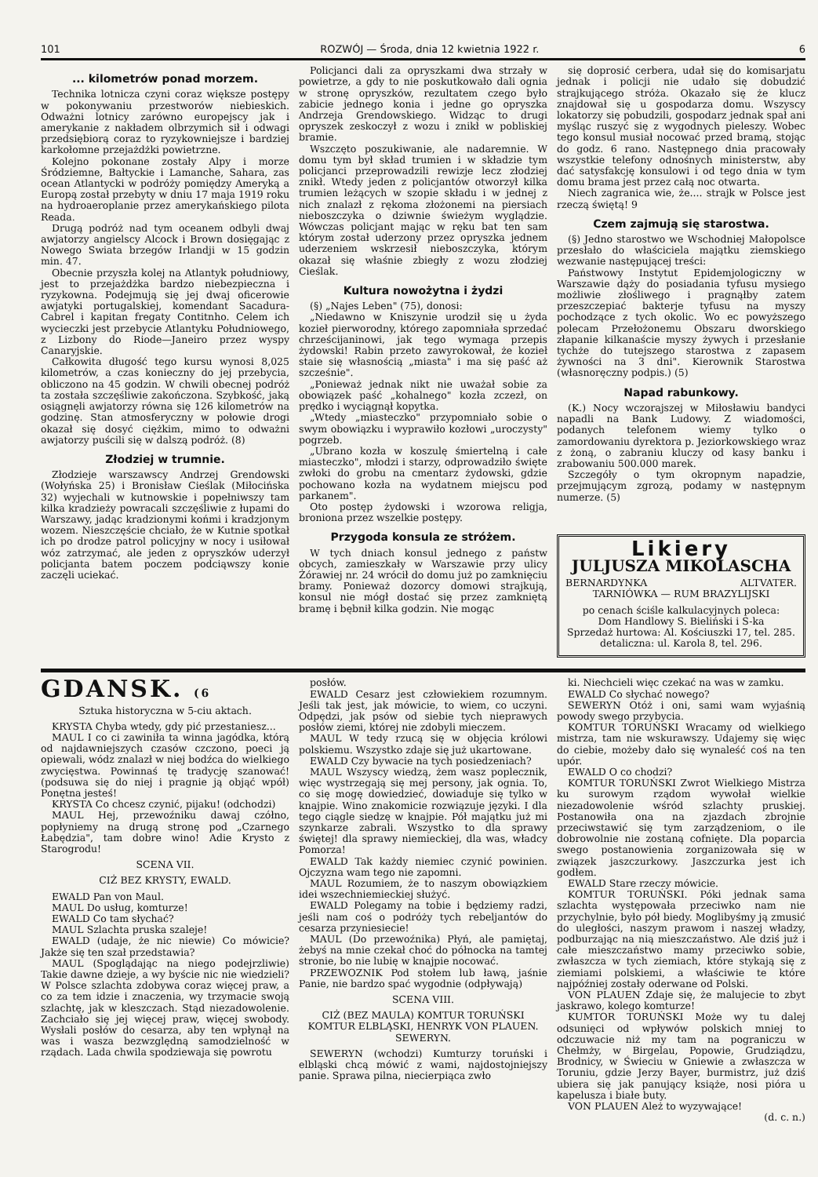101 ROZWÓJ — Środa, dnia 12 kwietnia 1922 r. 6
... kilometrów ponad morzem.
Technika lotnicza czyni coraz większe postępy w pokonywaniu przestworów niebieskich. Odważni lotnicy zarówno europejscy jak i amerykanie z nakładem olbrzymich sił i odwagi przedsiębiorą coraz to ryzykowniejsze i bardziej karkołomne przejażdżki powietrzne.
Kolejno pokonane zostały Alpy i morze Śródziemne, Bałtyckie i Lamanche, Sahara, zas ocean Atlantycki w podróży pomiędzy Ameryką a Europą został przebyty w dniu 17 maja 1919 roku na hydroaeroplanie przez amerykańskiego pilota Reada.
Drugą podróż nad tym oceanem odbyli dwaj awjatorzy angielscy Alcock i Brown dosięgając z Nowego Swiata brzegów Irlandji w 15 godzin min. 47.
Obecnie przyszła kolej na Atlantyk południowy, jest to przejażdżka bardzo niebezpieczna i ryzykowna. Podejmują się jej dwaj oficerowie awjatyki portugalskiej, komendant Sacadura-Cabrel i kapitan fregaty Contitnho. Celem ich wycieczki jest przebycie Atlantyku Południowego, z Lizbony do Riode—Janeiro przez wyspy Canaryjskie.
Całkowita długość tego kursu wynosi 8,025 kilometrów, a czas konieczny do jej przebycia, obliczono na 45 godzin. W chwili obecnej podróż ta została szczęśliwie zakończona. Szybkość, jaką osiągnęli awjatorzy równa się 126 kilometrów na godzinę. Stan atmosferyczny w połowie drogi okazał się dosyć ciężkim, mimo to odważni awjatorzy puścili się w dalszą podróż. (8)
Złodziej w trumnie.
Złodzieje warszawscy Andrzej Grendowski (Wołyńska 25) i Bronisław Cieślak (Miłocińska 32) wyjechali w kutnowskie i popełniwszy tam kilka kradzieży powracali szczęśliwie z łupami do Warszawy, jadąc kradzionymi końmi i kradzjonym wozem. Nieszczęście chciało, że w Kutnie spotkał ich po drodze patrol policyjny w nocy i usiłował wóz zatrzymać, ale jeden z opryszków uderzył policjanta batem poczem podciąwszy konie zaczęli uciekać.
Policjanci dali za opryszkami dwa strzały w powietrze, a gdy to nie poskutkowało dali ognia w stronę opryszków, rezultatem czego było zabicie jednego konia i jedne go opryszka Andrzeja Grendowskiego. Widząc to drugi opryszek zeskoczył z wozu i znikł w pobliskiej bramie.
Wszczęto poszukiwanie, ale nadaremnie. W domu tym był skład trumien i w składzie tym policjanci przeprowadzili rewizje lecz złodziej znikł. Wtedy jeden z policjantów otworzył kilka trumien leżących w szopie składu i w jednej z nich znalazł z rękoma złożonemi na piersiach nieboszczyka o dziwnie świeżym wyglądzie. Wówczas policjant mając w ręku bat ten sam którym został uderzony przez opryszka jednem uderzeniem wskrzesił nieboszczyka, którym okazał się właśnie zbiegły z wozu złodziej Cieślak.
Kultura nowożytna i żydzi
(§) „Najes Leben" (75), donosi:
„Niedawno w Kniszynie urodził się u żyda kozieł pierworodny, którego zapomniała sprzedać chrześcijaninowi, jak tego wymaga przepis żydowski! Rabin przeto zawyrokował, że kozieł staie się własnością „miasta" i ma się paść aż szcześnie".
„Ponieważ jednak nikt nie uważał sobie za obowiązek paść „kohalnego" kozła zczezł, on prędko i wyciągnął kopytka.
„Wtedy „miasteczko" przypomniało sobie o swym obowiązku i wyprawiło kozłowi „uroczysty" pogrzeb.
„Ubrano kozła w koszulę śmiertelną i całe miasteczko", młodzi i starzy, odprowadziło święte zwłoki do grobu na cmentarz żydowski, gdzie pochowano kozła na wydatnem miejscu pod parkanem".
Oto postęp żydowski i wzorowa religja, broniona przez wszelkie postępy.
Przygoda konsula ze stróżem.
W tych dniach konsul jednego z państw obcych, zamieszkały w Warszawie przy ulicy Żórawiej nr. 24 wrócił do domu już po zamknięciu bramy. Ponieważ dozorcy domowi strajkują, konsul nie mógł dostać się przez zamkniętą bramę i bębnił kilka godzin. Nie mogąc
się doprosić cerbera, udał się do komisarjatu jednak i policji nie udało się dobudzić strajkującego stróża. Okazało się że klucz znajdował się u gospodarza domu. Wszyscy lokatorzy się pobudzili, gospodarz jednak spał ani myśląc ruszyć się z wygodnych pieleszy. Wobec tego konsul musiał nocować przed bramą, stojąc do godz. 6 rano. Następnego dnia pracowały wszystkie telefony odnośnych ministerstw, aby dać satysfakcję konsulowi i od tego dnia w tym domu brama jest przez całą noc otwarta.
Niech zagranica wie, że.... strajk w Polsce jest rzeczą świętą! 9
Czem zajmują się starostwa.
(§) Jedno starostwo we Wschodniej Małopolsce przesłało do właściciela majątku ziemskiego wezwanie następującej treści:
Państwowy Instytut Epidemjologiczny w Warszawie dąży do posiadania tyfusu mysiego możliwie złośliwego i pragnąłby zatem przeszczepiać bakterje tyfusu na myszy pochodzące z tych okolic. Wo ec powyższego polecam Przełożonemu Obszaru dworskiego złapanie kilkanaście myszy żywych i przesłanie tychże do tutejszego starostwa z zapasem żywności na 3 dni". Kierownik Starostwa (własnoręczny podpis.) (5)
Napad rabunkowy.
(K.) Nocy wczorajszej w Miłosławiu bandyci napadli na Bank Ludowy. Z wiadomości, podanych telefonem wiemy tylko o zamordowaniu dyrektora p. Jeziorkowskiego wraz z żoną, o zabraniu kluczy od kasy banku i zrabowaniu 500.000 marek.
Szczegóły o tym okropnym napadzie, przejmującym zgrozą, podamy w następnym numerze. (5)
Likiery
JULJUSZA MIKOLASCHA
BERNARDYNKA ALTVATER.
TARNIÓWKA — RUM BRAZYLIJSKI
po cenach ściśle kalkulacyjnych poleca:
Dom Handlowy S. Bieliński i S-ka
Sprzedaż hurtowa: Al. Kościuszki 17, tel. 285.
detaliczna: ul. Karola 8, tel. 296.
GDANSK. (6
Sztuka historyczna w 5-ciu aktach.
KRYSTA Chyba wtedy, gdy pić przestaniesz...
MAUL I co ci zawiniła ta winna jagódka, którą od najdawniejszych czasów czczono, poeci ją opiewali, wódz znalazł w niej bodźca do wielkiego zwycięstwa. Powinnaś tę tradycję szanować! (podsuwa się do niej i pragnie ją objąć wpół) Ponętna jesteś!
KRYSTA Co chcesz czynić, pijaku! (odchodzi)
MAUL Hej, przewoźniku dawaj czółno, popłyniemy na drugą stronę pod „Czarnego Łabędzia", tam dobre wino! Adie Krysto z Starogrodu!
SCENA VII.
CIŻ BEZ KRYSTY, EWALD.
EWALD Pan von Maul.
MAUL Do usług, komturze!
EWALD Co tam słychać?
MAUL Szlachta pruska szaleje!
EWALD (udaje, że nic niewie) Co mówicie? Jakże się ten szał przedstawia?
MAUL (Spoglądając na niego podejrzliwie) Takie dawne dzieje, a wy byście nic nie wiedzieli? W Polsce szlachta zdobywa coraz więcej praw, a co za tem idzie i znaczenia, wy trzymacie swoją szlachtę, jak w kleszczach. Stąd niezadowolenie. Zachciało się jej więcej praw, więcej swobody. Wysłali posłów do cesarza, aby ten wpłynął na was i wasza bezwzględną samodzielność w rządach. Lada chwila spodziewaja się powrotu
posłów.
EWALD Cesarz jest człowiekiem rozumnym. Jeśli tak jest, jak mówicie, to wiem, co uczyni. Odpędzi, jak psów od siebie tych nieprawych posłów ziemi, której nie zdobyli mieczem.
MAUL W tedy rzucą się w objęcia królowi polskiemu. Wszystko zdaje się już ukartowane.
EWALD Czy bywacie na tych posiedzeniach?
MAUL Wszyscy wiedzą, żem wasz poplecznik, więc wystrzegają się mej persony, jak ognia. To, co się mogę dowiedzieć, dowiaduje się tylko w knajpie. Wino znakomicie rozwiązuje języki. I dla tego ciągle siedzę w knajpie. Pół majątku już mi szynkarze zabrali. Wszystko to dla sprawy świętej! dla sprawy niemieckiej, dla was, władcy Pomorza!
EWALD Tak każdy niemiec czynić powinien. Ojczyzna wam tego nie zapomni.
MAUL Rozumiem, że to naszym obowiązkiem idei wszechniemieckiej służyć.
EWALD Polegamy na tobie i będziemy radzi, jeśli nam coś o podróży tych rebeljantów do cesarza przyniesiecie!
MAUL (Do przewoźnika) Płyń, ale pamiętaj, żebyś na mnie czekał choć do północka na tamtej stronie, bo nie lubię w knajpie nocować.
PRZEWOZNIK Pod stołem lub ławą, jaśnie Panie, nie bardzo spać wygodnie (odpływają)
SCENA VIII.
CIŻ (BEZ MAULA) KOMTUR TORUŃSKI KOMTUR ELBLĄSKI, HENRYK VON PLAUEN. SEWERYN.
SEWERYN (wchodzi) Kumturzy toruński i elbląski chcą mówić z wami, najdostojniejszy panie. Sprawa pilna, niecierpiąca zwło
ki. Niechcieli więc czekać na was w zamku.
EWALD Co słychać nowego?
SEWERYN Otóż i oni, sami wam wyjaśnią powody swego przybycia.
KOMTUR TORUŃSKI Wracamy od wielkiego mistrza, tam nie wskurawszy. Udajemy się więc do ciebie, możeby dało się wynaleść coś na ten upór.
EWALD O co chodzi?
KOMTUR TORUŃSKI Zwrot Wielkiego Mistrza ku surowym rządom wywołał wielkie niezadowolenie wśród szlachty pruskiej. Postanowiła ona na zjazdach zbrojnie przeciwstawić się tym zarządzeniom, o ile dobrowolnie nie zostaną cofnięte. Dla poparcia swego postanowienia zorganizowała się w związek jaszczurkowy. Jaszczurka jest ich godłem.
EWALD Stare rzeczy mówicie.
KOMTUR TORUŃSKI. Póki jednak sama szlachta występowała przeciwko nam nie przychylnie, było pół biedy. Moglibyśmy ją zmusić do uległości, naszym prawom i naszej władzy, podburzając na nią mieszczaństwo. Ale dziś już i całe mieszczaństwo mamy przeciwko sobie, zwłaszcza w tych ziemiach, które stykają się z ziemiami polskiemi, a właściwie te które najpóźniej zostały oderwane od Polski.
VON PLAUEN Zdaje się, że malujecie to zbyt jaskrawo, kolego komturze!
KUMTOR TORUŃSKI Może wy tu dalej odsunięci od wpływów polskich mniej to odczuwacie niż my tam na pograniczu w Chełmży, w Birgelau, Popowie, Grudziądzu, Brodnicy, w Świeciu w Gniewie a zwłaszcza w Toruniu, gdzie Jerzy Bayer, burmistrz, już dziś ubiera się jak panujący książe, nosi pióra u kapelusza i białe buty.
VON PLAUEN Ależ to wyzywające!
(d. c. n.)